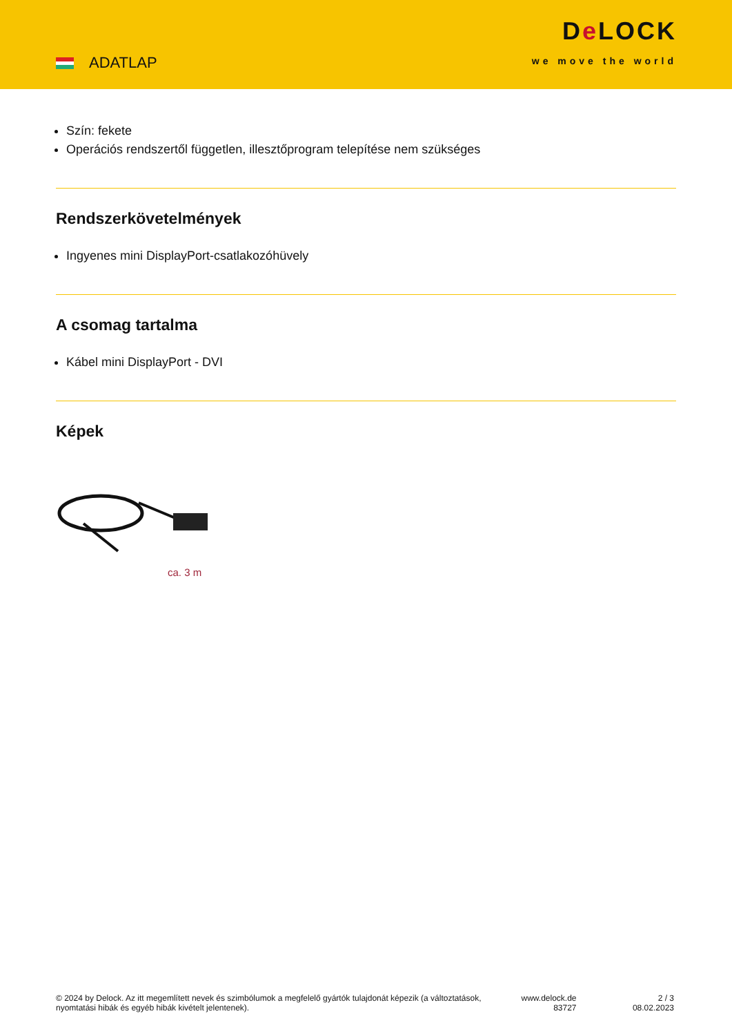ADATLAP
De LOCK
we move the world
Szín: fekete
Operációs rendszertől független, illesztőprogram telepítése nem szükséges
Rendszerkövetelmények
Ingyenes mini DisplayPort-csatlakozóhüvely
A csomag tartalma
Kábel mini DisplayPort - DVI
Képek
ca. 3 m
© 2024 by Delock. Az itt megemlített nevek és szimbólumok a megfelelő gyártók tulajdonát képezik (a változtatások, nyomtatási hibák és egyéb hibák kivételt jelentenek).
www.delock.de
83727
2 / 3
08.02.2023